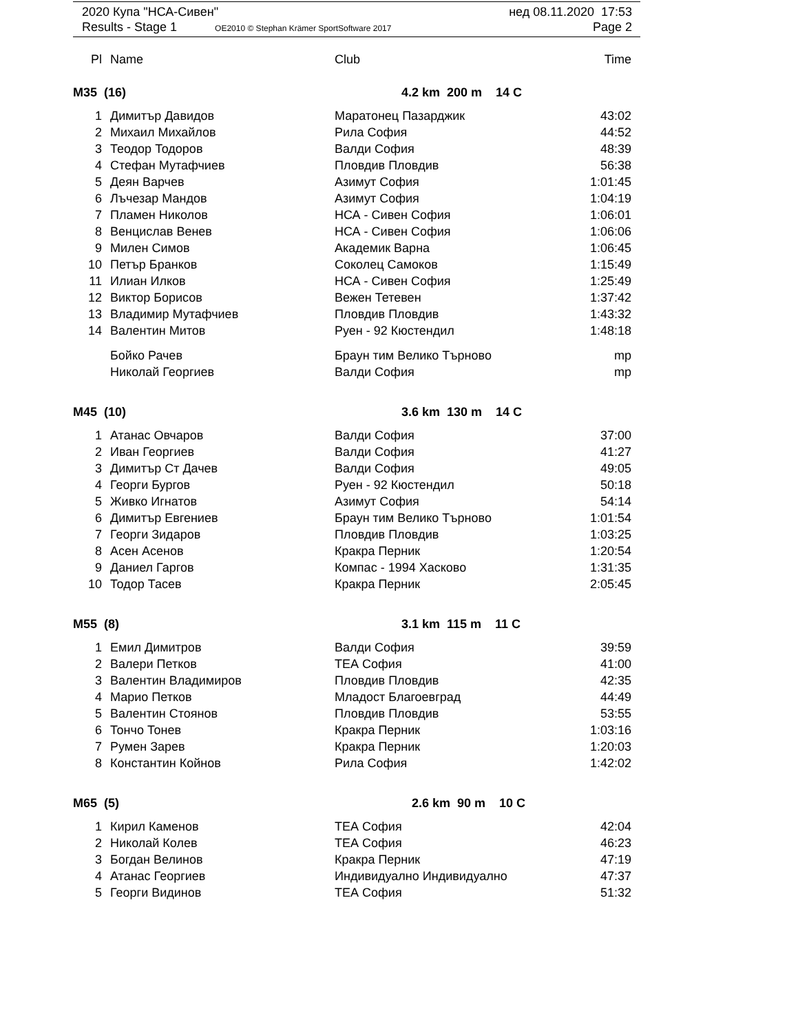2020 Купа "НСА-Сивен" нед 08.11.2020 17:53
Results - Stage 1 OE2010 © Stephan Krämer SportSoftware 2017 Page 2
| Pl | Name | Club | Time |
| --- | --- | --- | --- |
M35 (16) 4.2 km 200 m 14 C
| 1 | Димитър Давидов | Маратонец Пазарджик | 43:02 |
| 2 | Михаил Михайлов | Рила София | 44:52 |
| 3 | Теодор Тодоров | Валди София | 48:39 |
| 4 | Стефан Мутафчиев | Пловдив Пловдив | 56:38 |
| 5 | Деян Варчев | Азимут София | 1:01:45 |
| 6 | Лъчезар Мандов | Азимут София | 1:04:19 |
| 7 | Пламен Николов | НСА - Сивен София | 1:06:01 |
| 8 | Венцислав Венев | НСА - Сивен София | 1:06:06 |
| 9 | Милен Симов | Академик Варна | 1:06:45 |
| 10 | Петър Бранков | Соколец Самоков | 1:15:49 |
| 11 | Илиан Илков | НСА - Сивен София | 1:25:49 |
| 12 | Виктор Борисов | Вежен Тетевен | 1:37:42 |
| 13 | Владимир Мутафчиев | Пловдив Пловдив | 1:43:32 |
| 14 | Валентин Митов | Руен - 92 Кюстендил | 1:48:18 |
| | Бойко Рачев | Браун тим Велико Търново | mp |
| | Николай Георгиев | Валди София | mp |
M45 (10) 3.6 km 130 m 14 C
| 1 | Атанас Овчаров | Валди София | 37:00 |
| 2 | Иван Георгиев | Валди София | 41:27 |
| 3 | Димитър Ст Дачев | Валди София | 49:05 |
| 4 | Георги Бургов | Руен - 92 Кюстендил | 50:18 |
| 5 | Живко Игнатов | Азимут София | 54:14 |
| 6 | Димитър Евгениев | Браун тим Велико Търново | 1:01:54 |
| 7 | Георги Зидаров | Пловдив Пловдив | 1:03:25 |
| 8 | Асен Асенов | Кракра Перник | 1:20:54 |
| 9 | Даниел Гаргов | Компас - 1994 Хасково | 1:31:35 |
| 10 | Тодор Тасев | Кракра Перник | 2:05:45 |
M55 (8) 3.1 km 115 m 11 C
| 1 | Емил Димитров | Валди София | 39:59 |
| 2 | Валери Петков | ТЕА София | 41:00 |
| 3 | Валентин Владимиров | Пловдив Пловдив | 42:35 |
| 4 | Марио Петков | Младост Благоевград | 44:49 |
| 5 | Валентин Стоянов | Пловдив Пловдив | 53:55 |
| 6 | Тончо Тонев | Кракра Перник | 1:03:16 |
| 7 | Румен Зарев | Кракра Перник | 1:20:03 |
| 8 | Константин Койнов | Рила София | 1:42:02 |
M65 (5) 2.6 km 90 m 10 C
| 1 | Кирил Каменов | ТЕА София | 42:04 |
| 2 | Николай Колев | ТЕА София | 46:23 |
| 3 | Богдан Велинов | Кракра Перник | 47:19 |
| 4 | Атанас Георгиев | Индивидуално Индивидуално | 47:37 |
| 5 | Георги Видинов | ТЕА София | 51:32 |